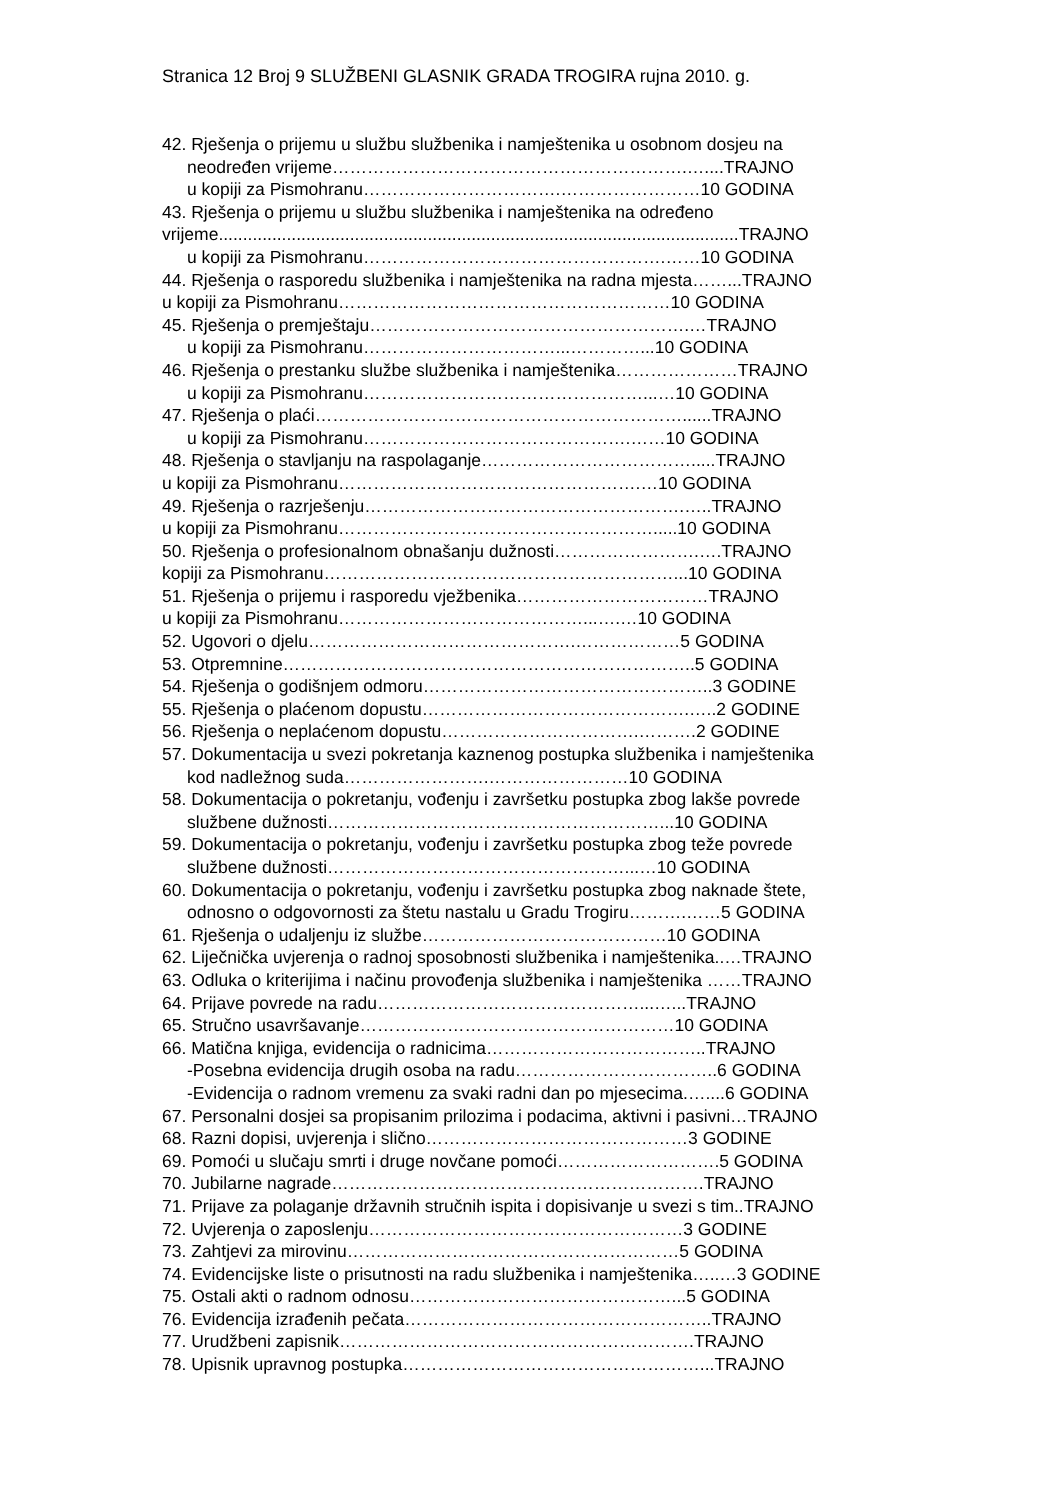Stranica 12 Broj 9 SLUŽBENI GLASNIK GRADA TROGIRA rujna 2010. g.
42. Rješenja o prijemu u službu službenika i namještenika u osobnom dosjeu na
neodređen vrijeme…………………………………………………….…....TRAJNO
u kopiji za Pismohranu…………………………….……………………10 GODINA
43. Rješenja o prijemu u službu službenika i namještenika na određeno
vrijeme...........................................................................................................TRAJNO
u kopiji za Pismohranu…………………………………………….……10 GODINA
44. Rješenja o rasporedu službenika i namještenika na radna mjesta……...TRAJNO
u kopiji za Pismohranu…………………………………………………10 GODINA
45. Rješenja o premještaju……………………………………………….…TRAJNO
u kopiji za Pismohranu……………………………...…………...10 GODINA
46. Rješenja o prestanku službe službenika i namještenika…………………TRAJNO
u kopiji za Pismohranu…………………………………………...…10 GODINA
47. Rješenja o plaći………………………………………………………......TRAJNO
u kopiji za Pismohranu……………………………………….……10 GODINA
48. Rješenja o stavljanju na raspolaganje……………………………….....TRAJNO
u kopiji za Pismohranu…………………………………………….…10 GODINA
49. Rješenja o razrješenju……………………………………………….…..TRAJNO
u kopiji za Pismohranu……………………………………………….....10 GODINA
50. Rješenja o profesionalnom obnašanju dužnosti…………………….….TRAJNO
kopiji za Pismohranu……………………………………………………...10 GODINA
51. Rješenja o prijemu i rasporedu vježbenika……………………………TRAJNO
u kopiji za Pismohranu……………………………………...….…10 GODINA
52. Ugovori o djelu……………………………………….………………5 GODINA
53. Otpremnine……………………………………………………………..5 GODINA
54. Rješenja o godišnjem odmoru…………………………………………..3 GODINE
55. Rješenja o plaćenom dopustu……………………………………….…..2 GODINE
56. Rješenja o neplaćenom dopustu…………………………….……….2 GODINE
57. Dokumentacija u svezi pokretanja kaznenog postupka službenika i namještenika
kod nadležnog suda…………………….……………………10 GODINA
58. Dokumentacija o pokretanju, vođenju i završetku postupka zbog lakše povrede
službene dužnosti…………………………………………………...10 GODINA
59. Dokumentacija o pokretanju, vođenju i završetku postupka zbog teže povrede
službene dužnosti……………………………………………...…10 GODINA
60. Dokumentacija o pokretanju, vođenju i završetku postupka zbog naknade štete,
odnosno o odgovornosti za štetu nastalu u Gradu Trogiru……….……5 GODINA
61. Rješenja o udaljenju iz službe……………………………………10 GODINA
62. Liječnička uvjerenja o radnoj sposobnosti službenika i namještenika..…TRAJNO
63. Odluka o kriterijima i načinu provođenja službenika i namještenika ……TRAJNO
64. Prijave povrede na radu………………………………………...…...TRAJNO
65. Stručno usavršavanje………………………………………………10 GODINA
66. Matična knjiga, evidencija o radnicima………………………………..TRAJNO
-Posebna evidencija drugih osoba na radu……………………………..6 GODINA
-Evidencija o radnom vremenu za svaki radni dan po mjesecima.…....6 GODINA
67. Personalni dosjei sa propisanim prilozima i podacima, aktivni i pasivni…TRAJNO
68. Razni dopisi, uvjerenja i slično………………………………………3 GODINE
69. Pomoći u slučaju smrti i druge novčane pomoći……………………….5 GODINA
70. Jubilarne nagrade……………………………………………………….TRAJNO
71. Prijave za polaganje državnih stručnih ispita i dopisivanje u svezi s tim..TRAJNO
72. Uvjerenja o zaposlenju………………………………………………3 GODINE
73. Zahtjevi za mirovinu…………………………………………………5 GODINA
74. Evidencijske liste o prisutnosti na radu službenika i namještenika…..…3 GODINE
75. Ostali akti o radnom odnosu………………………………………...5 GODINA
76. Evidencija izrađenih pečata……………………………………………..TRAJNO
77. Urudžbeni zapisnik…………………………………………………….TRAJNO
78. Upisnik upravnog postupka……………………………………………...TRAJNO